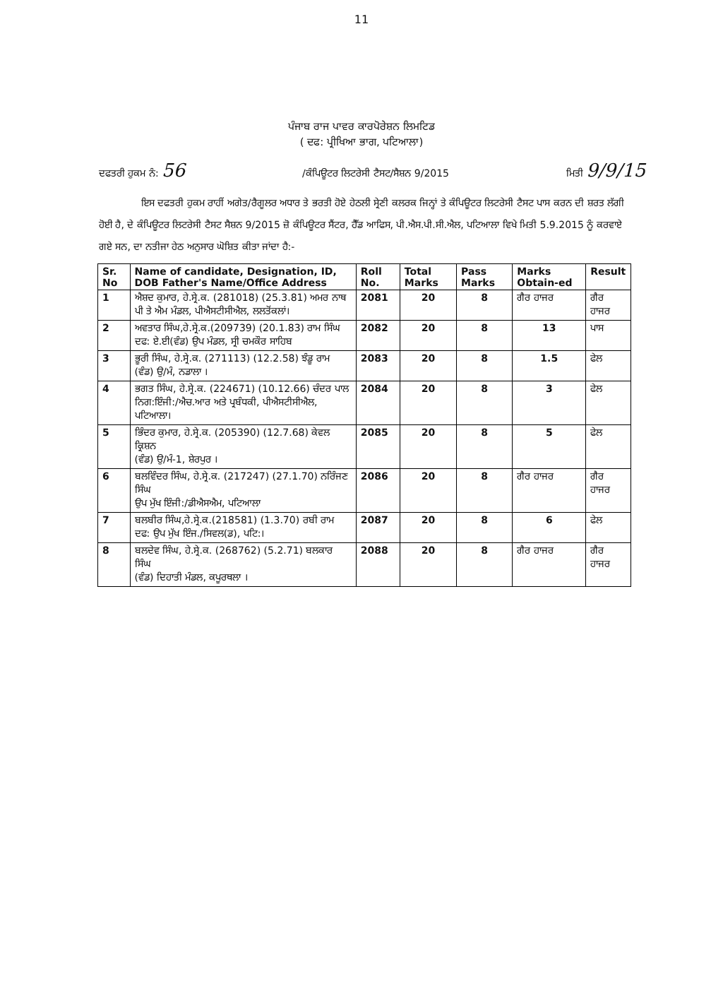11
ਪੰਜਾਬ ਰਾਜ ਪਾਵਰ ਕਾਰਪੋਰੇਸ਼ਨ ਲਿਮਟਿਡ
( ਦਫ: ਪ੍ਰੀਖਿਆ ਭਾਗ, ਪਟਿਆਲਾ)
ਦਫਤਰੀ ਹੁਕਮ ਨੰ: 56 /ਕੰਪਿਊਟਰ ਲਿਟਰੇਸੀ ਟੈਸਟ/ਸੈਸ਼ਨ 9/2015 ਮਿਤੀ 9/9/15
ਇਸ ਦਫਤਰੀ ਹੁਕਮ ਰਾਹੀਂ ਅਗੇਤ/ਰੈਗੂਲਰ ਅਧਾਰ ਤੇ ਭਰਤੀ ਹੋਏ ਹੇਠਲੀ ਸ੍ਰੇਣੀ ਕਲਰਕ ਜਿਨ੍ਹਾਂ ਤੇ ਕੰਪਿਊਟਰ ਲਿਟਰੇਸੀ ਟੈਸਟ ਪਾਸ ਕਰਨ ਦੀ ਸ਼ਰਤ ਲੱਗੀ ਹੋਈ ਹੈ, ਦੇ ਕੰਪਿਊਟਰ ਲਿਟਰੇਸੀ ਟੈਸਟ ਸੈਸ਼ਨ 9/2015 ਜ਼ੋ ਕੰਪਿਊਟਰ ਸੈਂਟਰ, ਹੈੱਡ ਆਫਿਸ, ਪੀ.ਐਸ.ਪੀ.ਸੀ.ਐਲ, ਪਟਿਆਲਾ ਵਿਖੇ ਮਿਤੀ 5.9.2015 ਨੂੰ ਕਰਵਾਏ ਗਏ ਸਨ, ਦਾ ਨਤੀਜਾ ਹੇਠ ਅਨੁਸਾਰ ਘੋਸ਼ਿਤ ਕੀਤਾ ਜਾਂਦਾ ਹੈ:-
| Sr. No | Name of candidate, Designation, ID, DOB Father's Name/Office Address | Roll No. | Total Marks | Pass Marks | Marks Obtain-ed | Result |
| --- | --- | --- | --- | --- | --- | --- |
| 1 | ਐਸ਼ਦ ਕੁਮਾਰ, ਹੇ.ਸ੍ਰੇ.ਕ. (281018) (25.3.81) ਅਮਰ ਨਾਥ ਪੀ ਤੇ ਐਮ ਮੰਡਲ, ਪੀਐਸਟੀਸੀਐਲ, ਲਲਤੋਂਕਲਾਂ। | 2081 | 20 | 8 | ਗੈਰ ਹਾਜਰ | ਗੈਰ ਹਾਜਰ |
| 2 | ਅਵਤਾਰ ਸਿੰਘ,ਹੇ.ਸ੍ਰੇ.ਕ.(209739) (20.1.83) ਰਾਮ ਸਿੰਘ ਦਫ: ਏ.ਈ(ਵੰਡ) ਉਪ ਮੰਡਲ, ਸ੍ਰੀ ਚਮਕੌਰ ਸਾਹਿਬ | 2082 | 20 | 8 | 13 | ਪਾਸ |
| 3 | ਭੂਰੀ ਸਿੰਘ, ਹੇ.ਸ੍ਰੇ.ਕ. (271113) (12.2.58) ਝੰਡੂ ਰਾਮ (ਵੰਡ) ਉ/ਮੰ, ਨਡਾਲਾ । | 2083 | 20 | 8 | 1.5 | ਫੇਲ |
| 4 | ਭਗਤ ਸਿੰਘ, ਹੇ.ਸ੍ਰੇ.ਕ. (224671) (10.12.66) ਚੰਦਰ ਪਾਲ ਨਿਗ:ਇੰਜੀ:/ਐਚ.ਆਰ ਅਤੇ ਪ੍ਰਬੰਧਕੀ, ਪੀਐਸਟੀਸੀਐਲ, ਪਟਿਆਲਾ। | 2084 | 20 | 8 | 3 | ਫੇਲ |
| 5 | ਭਿੰਦਰ ਕੁਮਾਰ, ਹੇ.ਸ੍ਰੇ.ਕ. (205390) (12.7.68) ਕੇਵਲ ਕ੍ਰਿਸ਼ਨ (ਵੰਡ) ਉ/ਮੰ-1, ਸ਼ੇਰਪੁਰ । | 2085 | 20 | 8 | 5 | ਫੇਲ |
| 6 | ਬਲਵਿੰਦਰ ਸਿੰਘ, ਹੇ.ਸ੍ਰੇ.ਕ. (217247) (27.1.70) ਨਰਿੰਜਣ ਸਿੰਘ ਉਪ ਮੁੱਖ ਇੰਜੀ:/ਡੀਐਸਐਮ, ਪਟਿਆਲਾ | 2086 | 20 | 8 | ਗੈਰ ਹਾਜਰ | ਗੈਰ ਹਾਜਰ |
| 7 | ਬਲਬੀਰ ਸਿੰਘ,ਹੇ.ਸ੍ਰੇ.ਕ.(218581) (1.3.70) ਰਬੀ ਰਾਮ ਦਫ: ਉਪ ਮੁੱਖ ਇੰਜ./ਸਿਵਲ(ਡ), ਪਟਿ:। | 2087 | 20 | 8 | 6 | ਫੇਲ |
| 8 | ਬਲਦੇਵ ਸਿੰਘ, ਹੇ.ਸ੍ਰੇ.ਕ. (268762) (5.2.71) ਬਲਕਾਰ ਸਿੰਘ (ਵੰਡ) ਦਿਹਾਤੀ ਮੰਡਲ, ਕਪੂਰਥਲਾ । | 2088 | 20 | 8 | ਗੈਰ ਹਾਜਰ | ਗੈਰ ਹਾਜਰ |